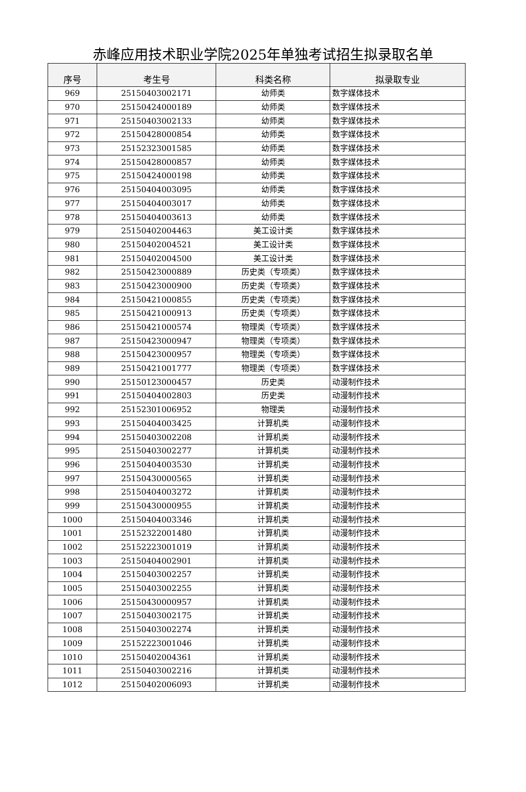赤峰应用技术职业学院2025年单独考试招生拟录取名单
| 序号 | 考生号 | 科类名称 | 拟录取专业 |
| --- | --- | --- | --- |
| 969 | 25150403002171 | 幼师类 | 数字媒体技术 |
| 970 | 25150424000189 | 幼师类 | 数字媒体技术 |
| 971 | 25150403002133 | 幼师类 | 数字媒体技术 |
| 972 | 25150428000854 | 幼师类 | 数字媒体技术 |
| 973 | 25152323001585 | 幼师类 | 数字媒体技术 |
| 974 | 25150428000857 | 幼师类 | 数字媒体技术 |
| 975 | 25150424000198 | 幼师类 | 数字媒体技术 |
| 976 | 25150404003095 | 幼师类 | 数字媒体技术 |
| 977 | 25150404003017 | 幼师类 | 数字媒体技术 |
| 978 | 25150404003613 | 幼师类 | 数字媒体技术 |
| 979 | 25150402004463 | 美工设计类 | 数字媒体技术 |
| 980 | 25150402004521 | 美工设计类 | 数字媒体技术 |
| 981 | 25150402004500 | 美工设计类 | 数字媒体技术 |
| 982 | 25150423000889 | 历史类（专项类） | 数字媒体技术 |
| 983 | 25150423000900 | 历史类（专项类） | 数字媒体技术 |
| 984 | 25150421000855 | 历史类（专项类） | 数字媒体技术 |
| 985 | 25150421000913 | 历史类（专项类） | 数字媒体技术 |
| 986 | 25150421000574 | 物理类（专项类） | 数字媒体技术 |
| 987 | 25150423000947 | 物理类（专项类） | 数字媒体技术 |
| 988 | 25150423000957 | 物理类（专项类） | 数字媒体技术 |
| 989 | 25150421001777 | 物理类（专项类） | 数字媒体技术 |
| 990 | 25150123000457 | 历史类 | 动漫制作技术 |
| 991 | 25150404002803 | 历史类 | 动漫制作技术 |
| 992 | 25152301006952 | 物理类 | 动漫制作技术 |
| 993 | 25150404003425 | 计算机类 | 动漫制作技术 |
| 994 | 25150403002208 | 计算机类 | 动漫制作技术 |
| 995 | 25150403002277 | 计算机类 | 动漫制作技术 |
| 996 | 25150404003530 | 计算机类 | 动漫制作技术 |
| 997 | 25150430000565 | 计算机类 | 动漫制作技术 |
| 998 | 25150404003272 | 计算机类 | 动漫制作技术 |
| 999 | 25150430000955 | 计算机类 | 动漫制作技术 |
| 1000 | 25150404003346 | 计算机类 | 动漫制作技术 |
| 1001 | 25152322001480 | 计算机类 | 动漫制作技术 |
| 1002 | 25152223001019 | 计算机类 | 动漫制作技术 |
| 1003 | 25150404002901 | 计算机类 | 动漫制作技术 |
| 1004 | 25150403002257 | 计算机类 | 动漫制作技术 |
| 1005 | 25150403002255 | 计算机类 | 动漫制作技术 |
| 1006 | 25150430000957 | 计算机类 | 动漫制作技术 |
| 1007 | 25150403002175 | 计算机类 | 动漫制作技术 |
| 1008 | 25150403002274 | 计算机类 | 动漫制作技术 |
| 1009 | 25152223001046 | 计算机类 | 动漫制作技术 |
| 1010 | 25150402004361 | 计算机类 | 动漫制作技术 |
| 1011 | 25150403002216 | 计算机类 | 动漫制作技术 |
| 1012 | 25150402006093 | 计算机类 | 动漫制作技术 |